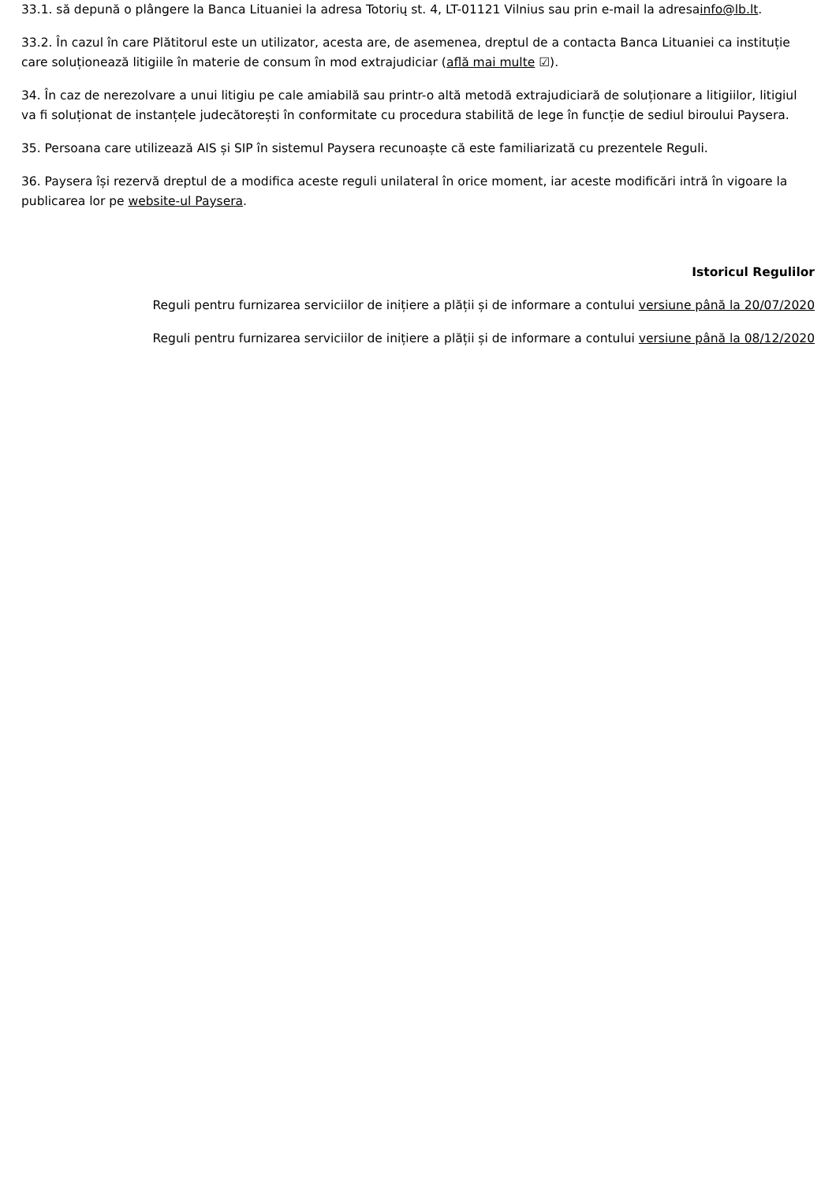33.1. să depună o plângere la Banca Lituaniei la adresa Totorių st. 4, LT-01121 Vilnius sau prin e-mail la adresainfo@lb.lt.
33.2. În cazul în care Plătitorul este un utilizator, acesta are, de asemenea, dreptul de a contacta Banca Lituaniei ca instituție care soluționează litigiile în materie de consum în mod extrajudiciar (află mai multe ☑).
34. În caz de nerezolvare a unui litigiu pe cale amiabilă sau printr-o altă metodă extrajudiciară de soluționare a litigiilor, litigiul va fi soluționat de instanțele judecătorești în conformitate cu procedura stabilită de lege în funcție de sediul biroului Paysera.
35. Persoana care utilizează AIS și SIP în sistemul Paysera recunoaște că este familiarizată cu prezentele Reguli.
36. Paysera își rezervă dreptul de a modifica aceste reguli unilateral în orice moment, iar aceste modificări intră în vigoare la publicarea lor pe website-ul Paysera.
Istoricul Regulilor
Reguli pentru furnizarea serviciilor de inițiere a plății și de informare a contului versiune până la 20/07/2020
Reguli pentru furnizarea serviciilor de inițiere a plății și de informare a contului versiune până la 08/12/2020